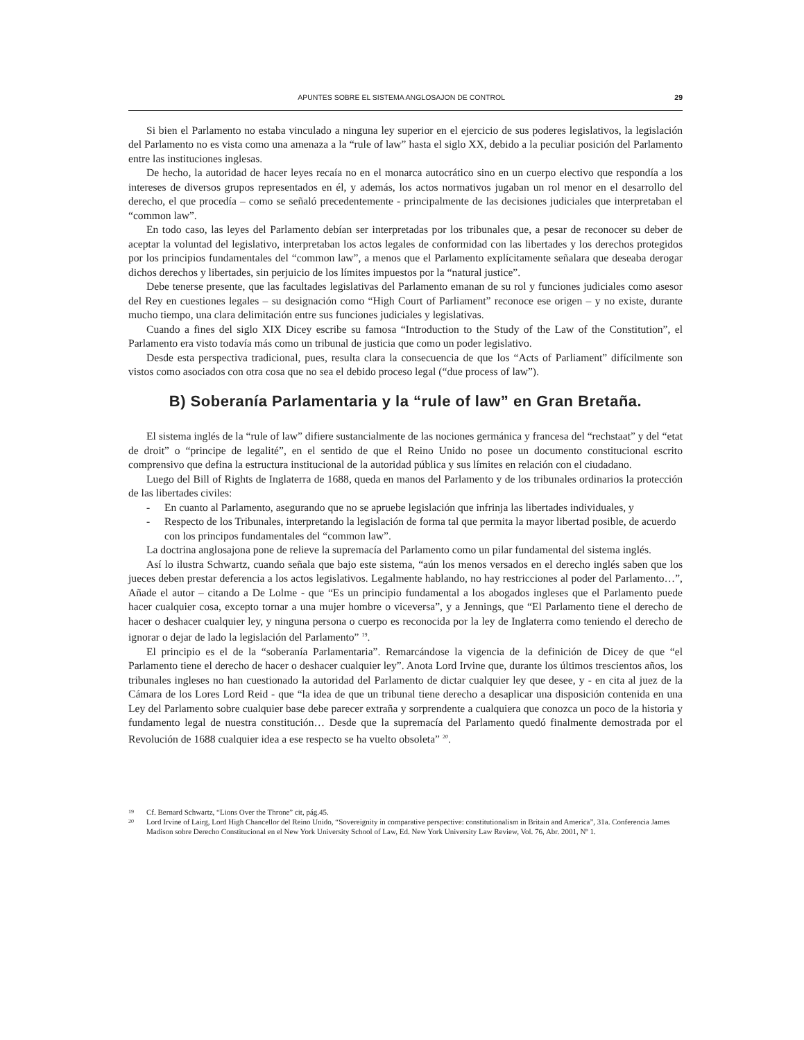APUNTES SOBRE EL SISTEMA ANGLOSAJON DE CONTROL 29
Si bien el Parlamento no estaba vinculado a ninguna ley superior en el ejercicio de sus poderes legislativos, la legislación del Parlamento no es vista como una amenaza a la “rule of law” hasta el siglo XX, debido a la peculiar posición del Parlamento entre las instituciones inglesas.
De hecho, la autoridad de hacer leyes recaía no en el monarca autocrático sino en un cuerpo electivo que respondía a los intereses de diversos grupos representados en él, y además, los actos normativos jugaban un rol menor en el desarrollo del derecho, el que procedía – como se señaló precedentemente - principalmente de las decisiones judiciales que interpretaban el “common law”.
En todo caso, las leyes del Parlamento debían ser interpretadas por los tribunales que, a pesar de reconocer su deber de aceptar la voluntad del legislativo, interpretaban los actos legales de conformidad con las libertades y los derechos protegidos por los principios fundamentales del “common law”, a menos que el Parlamento explícitamente señalara que deseaba derogar dichos derechos y libertades, sin perjuicio de los límites impuestos por la “natural justice”.
Debe tenerse presente, que las facultades legislativas del Parlamento emanan de su rol y funciones judiciales como asesor del Rey en cuestiones legales – su designación como “High Court of Parliament” reconoce ese origen – y no existe, durante mucho tiempo, una clara delimitación entre sus funciones judiciales y legislativas.
Cuando a fines del siglo XIX Dicey escribe su famosa “Introduction to the Study of the Law of the Constitution”, el Parlamento era visto todavía más como un tribunal de justicia que como un poder legislativo.
Desde esta perspectiva tradicional, pues, resulta clara la consecuencia de que los “Acts of Parliament” difícilmente son vistos como asociados con otra cosa que no sea el debido proceso legal (“due process of law”).
B) Soberanía Parlamentaria y la “rule of law” en Gran Bretaña.
El sistema inglés de la “rule of law” difiere sustancialmente de las nociones germánica y francesa del “rechstaat” y del “etat de droit” o “principe de legalité”, en el sentido de que el Reino Unido no posee un documento constitucional escrito comprensivo que defina la estructura institucional de la autoridad pública y sus límites en relación con el ciudadano.
Luego del Bill of Rights de Inglaterra de 1688, queda en manos del Parlamento y de los tribunales ordinarios la protección de las libertades civiles:
- En cuanto al Parlamento, asegurando que no se apruebe legislación que infrinja las libertades individuales, y
- Respecto de los Tribunales, interpretando la legislación de forma tal que permita la mayor libertad posible, de acuerdo con los principos fundamentales del “common law”.
La doctrina anglosajona pone de relieve la supremacía del Parlamento como un pilar fundamental del sistema inglés.
Así lo ilustra Schwartz, cuando señala que bajo este sistema, “aún los menos versados en el derecho inglés saben que los jueces deben prestar deferencia a los actos legislativos. Legalmente hablando, no hay restricciones al poder del Parlamento…”, Añade el autor – citando a De Lolme - que “Es un principio fundamental a los abogados ingleses que el Parlamento puede hacer cualquier cosa, excepto tornar a una mujer hombre o viceversa”, y a Jennings, que “El Parlamento tiene el derecho de hacer o deshacer cualquier ley, y ninguna persona o cuerpo es reconocida por la ley de Inglaterra como teniendo el derecho de ignorar o dejar de lado la legislación del Parlamento” <sup>19</sup>.
El principio es el de la “soberanía Parlamentaria”. Remarcándose la vigencia de la definición de Dicey de que “el Parlamento tiene el derecho de hacer o deshacer cualquier ley”. Anota Lord Irvine que, durante los últimos trescientos años, los tribunales ingleses no han cuestionado la autoridad del Parlamento de dictar cualquier ley que desee, y - en cita al juez de la Cámara de los Lores Lord Reid - que “la idea de que un tribunal tiene derecho a desaplicar una disposición contenida en una Ley del Parlamento sobre cualquier base debe parecer extraña y sorprendente a cualquiera que conozca un poco de la historia y fundamento legal de nuestra constitución… Desde que la supremacía del Parlamento quedó finalmente demostrada por el Revolución de 1688 cualquier idea a ese respecto se ha vuelto obsoleta” <sup>20</sup>.
19 Cf. Bernard Schwartz, “Lions Over the Throne” cit, pág.45.
20 Lord Irvine of Lairg, Lord High Chancellor del Reino Unido, “Sovereignity in comparative perspective: constitutionalism in Britain and America”, 31a. Conferencia James Madison sobre Derecho Constitucional en el New York University School of Law, Ed. New York University Law Review, Vol. 76, Abr. 2001, Nº 1.